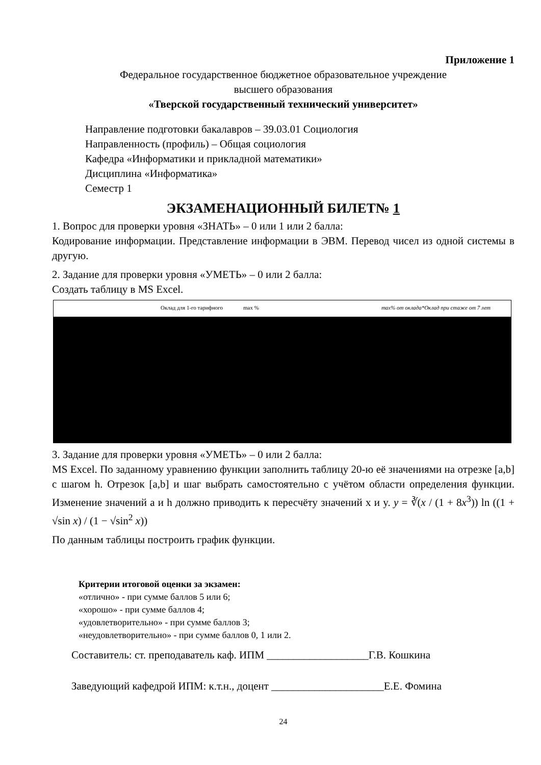Приложение 1
Федеральное государственное бюджетное образовательное учреждение
высшего образования
«Тверской государственный технический университет»
Направление подготовки бакалавров – 39.03.01 Социология
Направленность (профиль) – Общая социология
Кафедра «Информатики и прикладной математики»
Дисциплина «Информатика»
Семестр 1
ЭКЗАМЕНАЦИОННЫЙ БИЛЕТ№ 1
1. Вопрос для проверки уровня «ЗНАТЬ» – 0 или 1 или 2 балла:
Кодирование информации. Представление информации в ЭВМ. Перевод чисел из одной системы в другую.
2. Задание для проверки уровня «УМЕТЬ» – 0 или 2 балла:
Создать таблицу в MS Excel.
Оклад для 1-го тарифного max % max% от оклада*Оклад при стаже от 7 лет
3. Задание для проверки уровня «УМЕТЬ» – 0 или 2 балла:
MS Excel. По заданному уравнению функции заполнить таблицу 20-ю её значениями на отрезке [a,b] с шагом h. Отрезок [a,b] и шаг выбрать самостоятельно с учётом области определения функции. Изменение значений a и h должно приводить к пересчёту значений x и y. y = ∛(x / (1 + 8x<sup>3</sup>)) ln ((1 + √sin x) / (1 − √sin<sup>2</sup> x))
По данным таблицы построить график функции.
Критерии итоговой оценки за экзамен:
«отлично» - при сумме баллов 5 или 6;
«хорошо» - при сумме баллов 4;
«удовлетворительно» - при сумме баллов 3;
«неудовлетворительно» - при сумме баллов 0, 1 или 2.
Составитель: ст. преподаватель каф. ИПМ ___________________Г.В. Кошкина
Заведующий кафедрой ИПМ: к.т.н., доцент _____________________Е.Е. Фомина
24